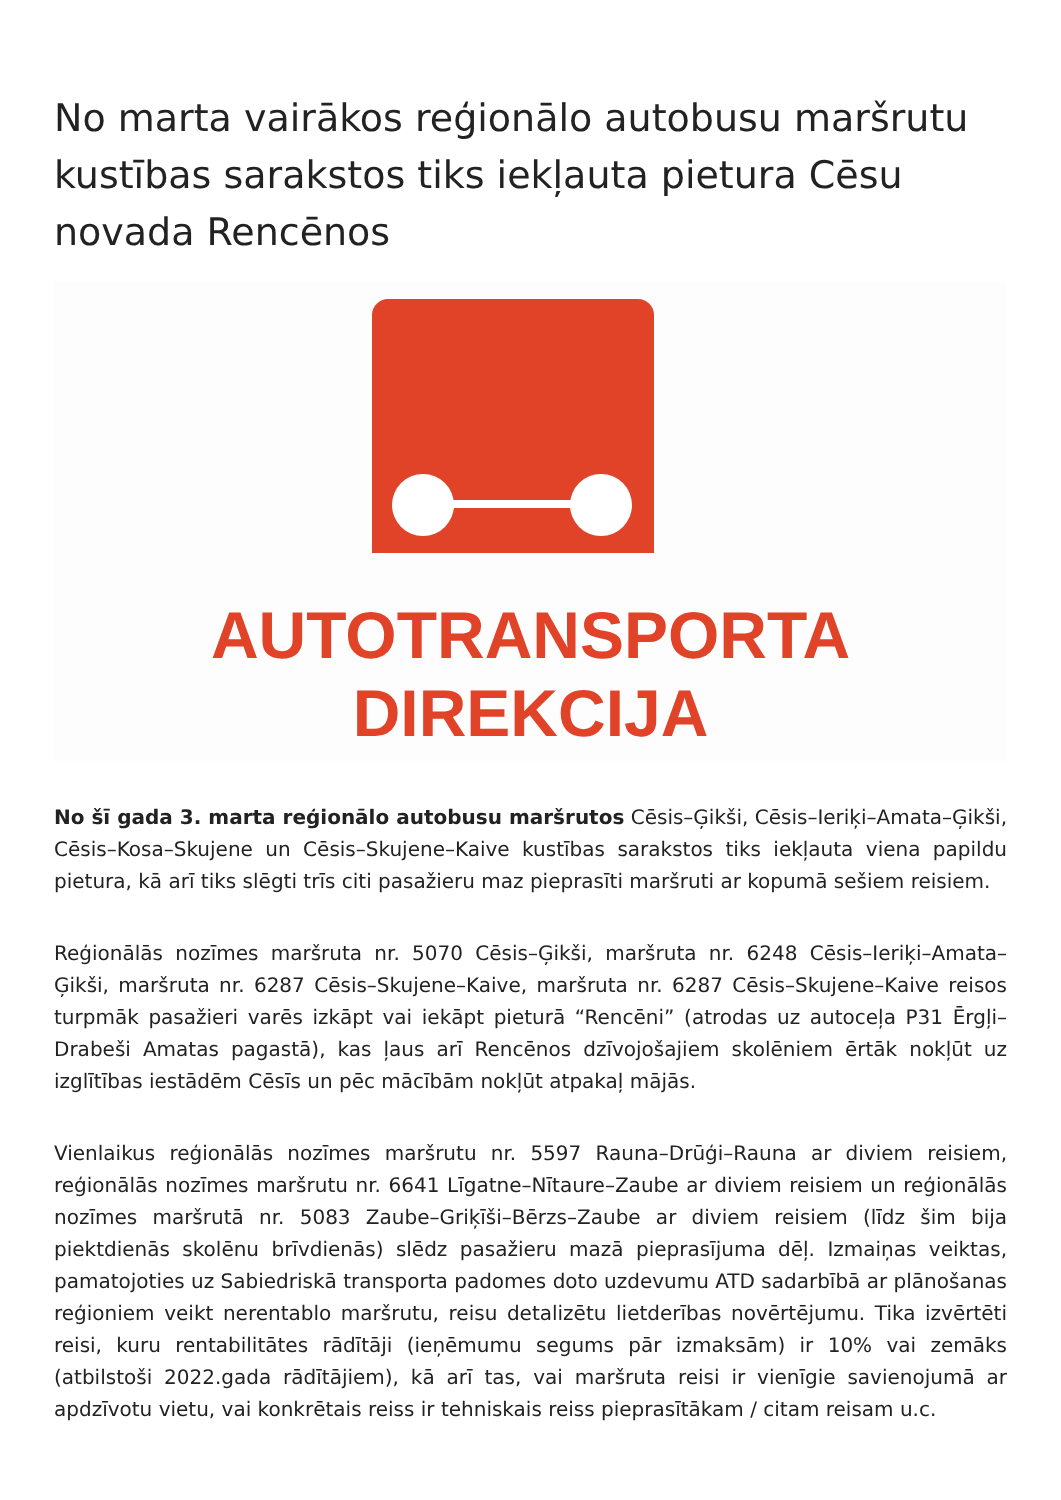No marta vairākos reģionālo autobusu maršrutu kustības sarakstos tiks iekļauta pietura Cēsu novada Rencēnos
AUTOTRANSPORTA
DIREKCIJA
No šī gada 3. marta reģionālo autobusu maršrutos Cēsis–Ģikši, Cēsis–Ieriķi–Amata–Ģikši, Cēsis–Kosa–Skujene un Cēsis–Skujene–Kaive kustības sarakstos tiks iekļauta viena papildu pietura, kā arī tiks slēgti trīs citi pasažieru maz pieprasīti maršruti ar kopumā sešiem reisiem.
Reģionālās nozīmes maršruta nr. 5070 Cēsis–Ģikši, maršruta nr. 6248 Cēsis–Ieriķi–Amata–Ģikši, maršruta nr. 6287 Cēsis–Skujene–Kaive, maršruta nr. 6287 Cēsis–Skujene–Kaive reisos turpmāk pasažieri varēs izkāpt vai iekāpt pieturā “Rencēni” (atrodas uz autoceļa P31 Ērgļi–Drabeši Amatas pagastā), kas ļaus arī Rencēnos dzīvojošajiem skolēniem ērtāk nokļūt uz izglītības iestādēm Cēsīs un pēc mācībām nokļūt atpakaļ mājās.
Vienlaikus reģionālās nozīmes maršrutu nr. 5597 Rauna–Drūģi–Rauna ar diviem reisiem, reģionālās nozīmes maršrutu nr. 6641 Līgatne–Nītaure–Zaube ar diviem reisiem un reģionālās nozīmes maršrutā nr. 5083 Zaube–Griķīši–Bērzs–Zaube ar diviem reisiem (līdz šim bija piektdienās skolēnu brīvdienās) slēdz pasažieru mazā pieprasījuma dēļ. Izmaiņas veiktas, pamatojoties uz Sabiedriskā transporta padomes doto uzdevumu ATD sadarbībā ar plānošanas reģioniem veikt nerentablo maršrutu, reisu detalizētu lietderības novērtējumu. Tika izvērtēti reisi, kuru rentabilitātes rādītāji (ieņēmumu segums pār izmaksām) ir 10% vai zemāks (atbilstoši 2022.gada rādītājiem), kā arī tas, vai maršruta reisi ir vienīgie savienojumā ar apdzīvotu vietu, vai konkrētais reiss ir tehniskais reiss pieprasītākam / citam reisam u.c.